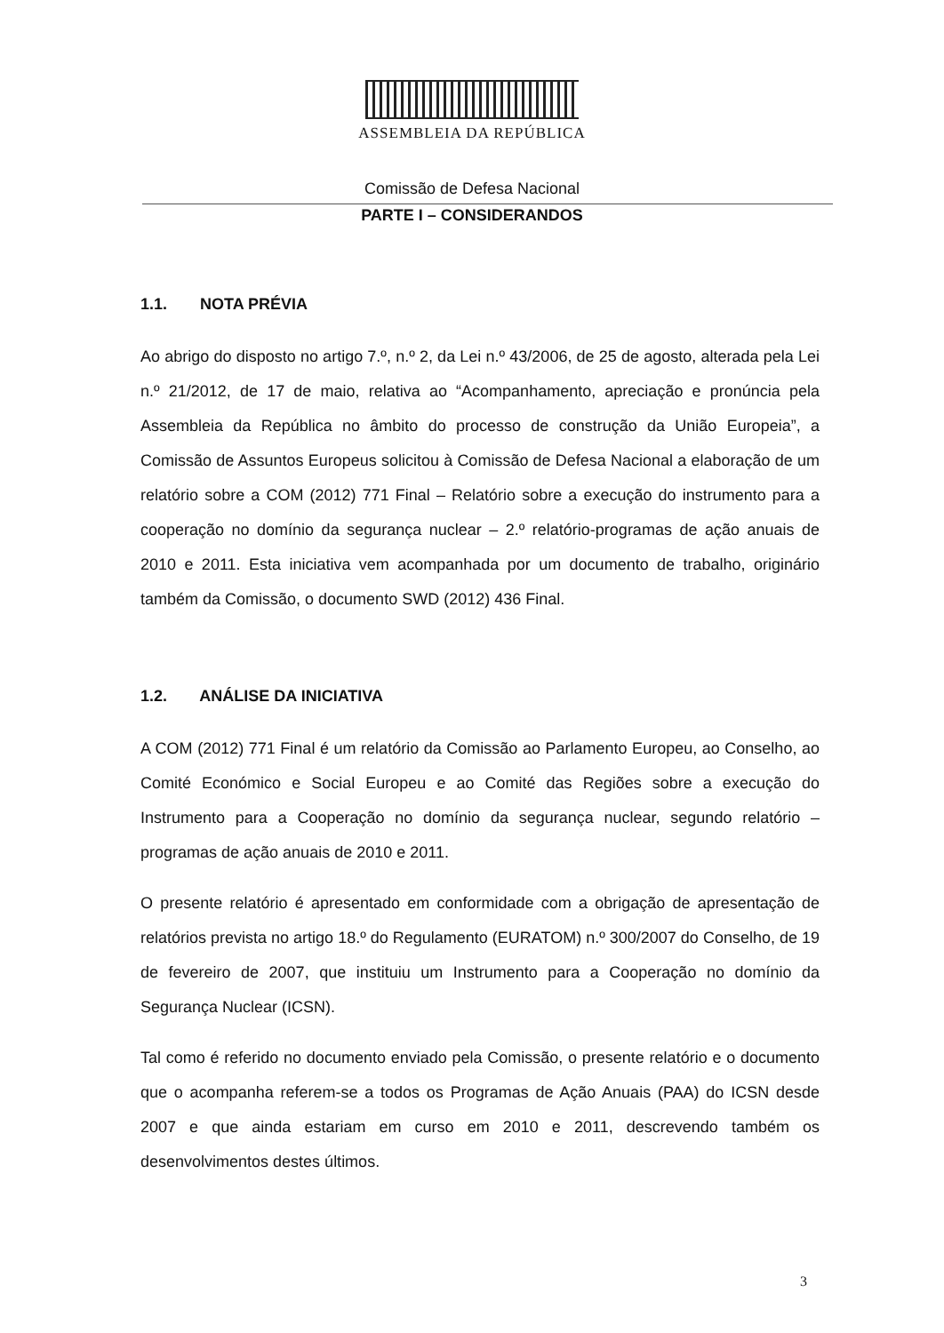ASSEMBLEIA DA REPÚBLICA
Comissão de Defesa Nacional
PARTE I – CONSIDERANDOS
1.1. NOTA PRÉVIA
Ao abrigo do disposto no artigo 7.º, n.º 2, da Lei n.º 43/2006, de 25 de agosto, alterada pela Lei n.º 21/2012, de 17 de maio, relativa ao “Acompanhamento, apreciação e pronúncia pela Assembleia da República no âmbito do processo de construção da União Europeia”, a Comissão de Assuntos Europeus solicitou à Comissão de Defesa Nacional a elaboração de um relatório sobre a COM (2012) 771 Final – Relatório sobre a execução do instrumento para a cooperação no domínio da segurança nuclear – 2.º relatório-programas de ação anuais de 2010 e 2011. Esta iniciativa vem acompanhada por um documento de trabalho, originário também da Comissão, o documento SWD (2012) 436 Final.
1.2. ANÁLISE DA INICIATIVA
A COM (2012) 771 Final é um relatório da Comissão ao Parlamento Europeu, ao Conselho, ao Comité Económico e Social Europeu e ao Comité das Regiões sobre a execução do Instrumento para a Cooperação no domínio da segurança nuclear, segundo relatório – programas de ação anuais de 2010 e 2011.
O presente relatório é apresentado em conformidade com a obrigação de apresentação de relatórios prevista no artigo 18.º do Regulamento (EURATOM) n.º 300/2007 do Conselho, de 19 de fevereiro de 2007, que instituiu um Instrumento para a Cooperação no domínio da Segurança Nuclear (ICSN).
Tal como é referido no documento enviado pela Comissão, o presente relatório e o documento que o acompanha referem-se a todos os Programas de Ação Anuais (PAA) do ICSN desde 2007 e que ainda estariam em curso em 2010 e 2011, descrevendo também os desenvolvimentos destes últimos.
3